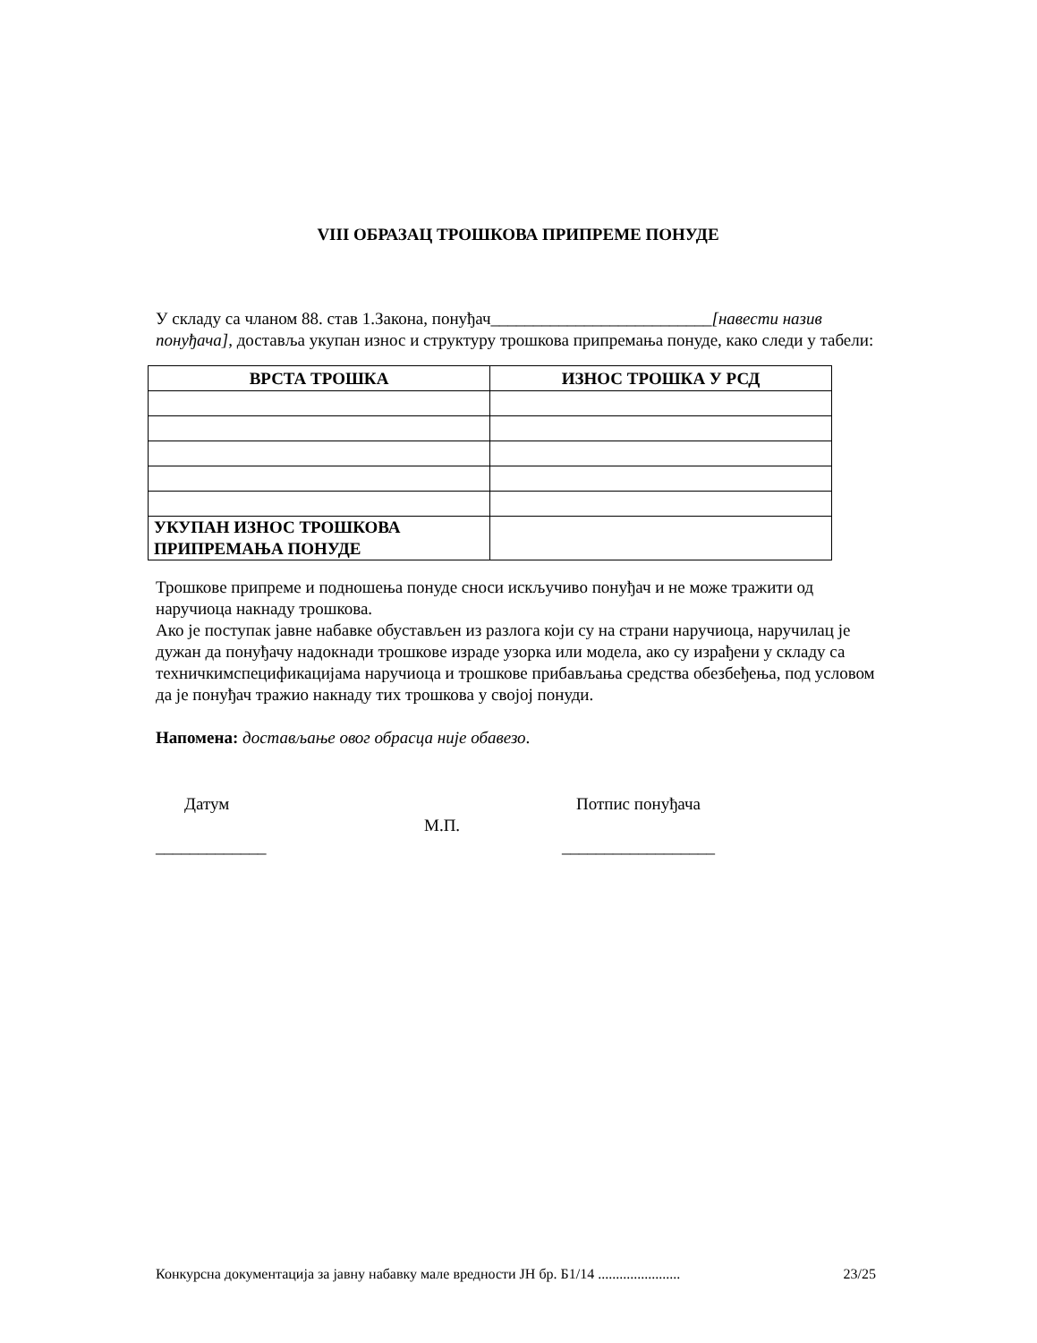VIII ОБРАЗАЦ ТРОШКОВА ПРИПРЕМЕ ПОНУДЕ
У складу са чланом 88. став 1.Закона, понуђач__________________________[навести назив понуђача], доставља укупан износ и структуру трошкова припремања понуде, како следи у табели:
| ВРСТА ТРОШКА | ИЗНОС ТРОШКА У РСД |
| --- | --- |
| УКУПАН ИЗНОС ТРОШКОВА ПРИПРЕМАЊА ПОНУДЕ | |
Трошкове припреме и подношења понуде сноси искључиво понуђач и не може тражити од наручиоца накнаду трошкова.
Ако је поступак јавне набавке обустављен из разлога који су на страни наручиоца, наручилац је дужан да понуђачу надокнади трошкове израде узорка или модела, ако су израђени у складу са техничкимспецификацијама наручиоца и трошкове прибављања средства обезбеђења, под условом да је понуђач тражио накнаду тих трошкова у својој понуди.
Напомена: достављање овог обрасца није обавезо.
Датум
_____________
М.П.
Потпис понуђача
__________________
Конкурсна документација за јавну набавку мале вредности ЈН бр. Б1/14 ....................... 23/25